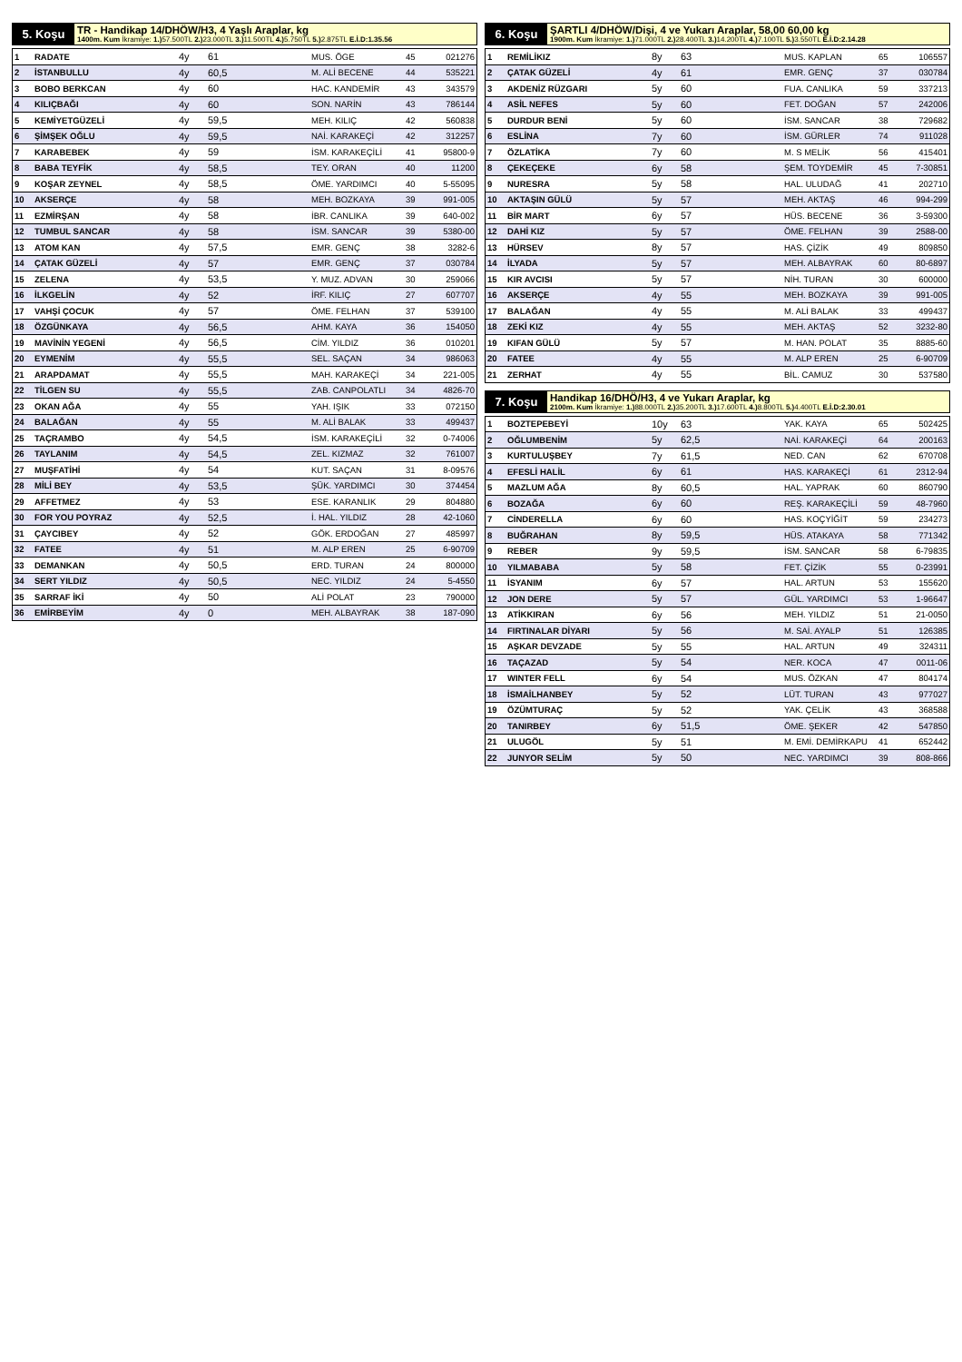5. Koşu TR - Handikap 14/DHÖW/H3, 4 Yaşlı Araplar, kg
1400m. Kum İkramiye: 1.) 57.500TL 2.) 23.000TL 3.) 11.500TL 4.) 5.750TL 5.) 2.875TL E.İ.D:1.35.56
| 1 | RADATE | 4y | 61 | MUS. ÖGE | 45 | 021276 |
| 2 | İSTANBULLU | 4y | 60,5 | M. ALİ BECENE | 44 | 535221 |
| 3 | BOBO BERKCAN | 4y | 60 | HAC. KANDEMİR | 43 | 343579 |
| 4 | KILIÇBAĞI | 4y | 60 | SON. NARİN | 43 | 786144 |
| 5 | KEMİYETGÜZELİ | 4y | 59,5 | MEH. KILIÇ | 42 | 560838 |
| 6 | ŞİMŞEK OĞLU | 4y | 59,5 | NAİ. KARAKEÇİ | 42 | 312257 |
| 7 | KARABEBEK | 4y | 59 | İSM. KARAKEÇİLİ | 41 | 95800-9 |
| 8 | BABA TEYFİK | 4y | 58,5 | TEY. ORAN | 40 | 11200 |
| 9 | KOŞAR ZEYNEL | 4y | 58,5 | ÖME. YARDIMCI | 40 | 5-55095 |
| 10 | AKSERÇE | 4y | 58 | MEH. BOZKAYA | 39 | 991-005 |
| 11 | EZMİRŞAN | 4y | 58 | İBR. CANLIKA | 39 | 640-002 |
| 12 | TUMBUL SANCAR | 4y | 58 | İSM. SANCAR | 39 | 5380-00 |
| 13 | ATOM KAN | 4y | 57,5 | EMR. GENÇ | 38 | 3282-6 |
| 14 | ÇATAK GÜZELİ | 4y | 57 | EMR. GENÇ | 37 | 030784 |
| 15 | ZELENA | 4y | 53,5 | Y. MUZ. ADVAN | 30 | 259066 |
| 16 | İLKGELİN | 4y | 52 | İRF. KILIÇ | 27 | 607707 |
| 17 | VAHŞİ ÇOCUK | 4y | 57 | ÖME. FELHAN | 37 | 539100 |
| 18 | ÖZGÜNKAYA | 4y | 56,5 | AHM. KAYA | 36 | 154050 |
| 19 | MAVİNİN YEGENİ | 4y | 56,5 | CİM. YILDIZ | 36 | 010201 |
| 20 | EYMENİM | 4y | 55,5 | SEL. SAÇAN | 34 | 986063 |
| 21 | ARAPDAMAT | 4y | 55,5 | MAH. KARAKEÇİ | 34 | 221-005 |
| 22 | TİLGEN SU | 4y | 55,5 | ZAB. CANPOLATLI | 34 | 4826-70 |
| 23 | OKAN AĞA | 4y | 55 | YAH. IŞIK | 33 | 072150 |
| 24 | BALAĞAN | 4y | 55 | M. ALİ BALAK | 33 | 499437 |
| 25 | TAÇRAMBO | 4y | 54,5 | İSM. KARAKEÇİLİ | 32 | 0-74006 |
| 26 | TAYLANIM | 4y | 54,5 | ZEL. KIZMAZ | 32 | 761007 |
| 27 | MUŞFATİHİ | 4y | 54 | KUT. SAÇAN | 31 | 8-09576 |
| 28 | MİLİ BEY | 4y | 53,5 | ŞÜK. YARDIMCI | 30 | 374454 |
| 29 | AFFETMEZ | 4y | 53 | ESE. KARANLIK | 29 | 804880 |
| 30 | FOR YOU POYRAZ | 4y | 52,5 | İ. HAL. YILDIZ | 28 | 42-1060 |
| 31 | ÇAYCIBEY | 4y | 52 | GÖK. ERDOĞAN | 27 | 485997 |
| 32 | FATEE | 4y | 51 | M. ALP EREN | 25 | 6-90709 |
| 33 | DEMANKAN | 4y | 50,5 | ERD. TURAN | 24 | 800000 |
| 34 | SERT YILDIZ | 4y | 50,5 | NEC. YILDIZ | 24 | 5-4550 |
| 35 | SARRAF İKİ | 4y | 50 | ALİ POLAT | 23 | 790000 |
| 36 | EMİRBEYİM | 4y | 0 | MEH. ALBAYRAK | 38 | 187-090 |
6. Koşu ŞARTLI 4/DHÖW/Dişi, 4 ve Yukarı Araplar, 58,00 60,00 kg
1900m. Kum İkramiye: 1.) 71.000TL 2.) 28.400TL 3.) 14.200TL 4.) 7.100TL 5.) 3.550TL E.İ.D:2.14.28
| 1 | REMİLİKIZ | 8y | 63 | MUS. KAPLAN | 65 | 106557 |
| 2 | ÇATAK GÜZELİ | 4y | 61 | EMR. GENÇ | 37 | 030784 |
| 3 | AKDENİZ RÜZGARI | 5y | 60 | FUA. CANLIKA | 59 | 337213 |
| 4 | ASİL NEFES | 5y | 60 | FET. DOĞAN | 57 | 242006 |
| 5 | DURDUR BENİ | 5y | 60 | İSM. SANCAR | 38 | 729682 |
| 6 | ESLİNA | 7y | 60 | İSM. GÜRLER | 74 | 911028 |
| 7 | ÖZLATİKA | 7y | 60 | M. S MELİK | 56 | 415401 |
| 8 | ÇEKEÇEKE | 6y | 58 | ŞEM. TOYDEMİR | 45 | 7-30851 |
| 9 | NURESRA | 5y | 58 | HAL. ULUDAĞ | 41 | 202710 |
| 10 | AKTAŞIN GÜLÜ | 5y | 57 | MEH. AKTAŞ | 46 | 994-299 |
| 11 | BİR MART | 6y | 57 | HÜS. BECENE | 36 | 3-59300 |
| 12 | DAHİ KIZ | 5y | 57 | ÖME. FELHAN | 39 | 2588-00 |
| 13 | HÜRSEV | 8y | 57 | HAS. ÇİZİK | 49 | 809850 |
| 14 | İLYADA | 5y | 57 | MEH. ALBAYRAK | 60 | 80-6897 |
| 15 | KIR AVCISI | 5y | 57 | NİH. TURAN | 30 | 600000 |
| 16 | AKSERÇE | 4y | 55 | MEH. BOZKAYA | 39 | 991-005 |
| 17 | BALAĞAN | 4y | 55 | M. ALİ BALAK | 33 | 499437 |
| 18 | ZEKİ KIZ | 4y | 55 | MEH. AKTAŞ | 52 | 3232-80 |
| 19 | KIFAN GÜLÜ | 5y | 57 | M. HAN. POLAT | 35 | 8885-60 |
| 20 | FATEE | 4y | 55 | M. ALP EREN | 25 | 6-90709 |
| 21 | ZERHAT | 4y | 55 | BİL. CAMUZ | 30 | 537580 |
7. Koşu Handikap 16/DHÖ/H3, 4 ve Yukarı Araplar, kg
2100m. Kum İkramiye: 1.) 88.000TL 2.) 35.200TL 3.) 17.600TL 4.) 8.800TL 5.) 4.400TL E.İ.D:2.30.01
| 1 | BOZTEPEBEYİ | 10y | 63 | YAK. KAYA | 65 | 502425 |
| 2 | OĞLUMBENİM | 5y | 62,5 | NAİ. KARAKEÇİ | 64 | 200163 |
| 3 | KURTULUŞBEY | 7y | 61,5 | NED. CAN | 62 | 670708 |
| 4 | EFESLİ HALİL | 6y | 61 | HAS. KARAKEÇİ | 61 | 2312-94 |
| 5 | MAZLUM AĞA | 8y | 60,5 | HAL. YAPRAK | 60 | 860790 |
| 6 | BOZAĞA | 6y | 60 | REŞ. KARAKEÇİLİ | 59 | 48-7960 |
| 7 | CİNDERELLA | 6y | 60 | HAS. KOÇYİĞİT | 59 | 234273 |
| 8 | BUĞRAHAN | 8y | 59,5 | HÜS. ATAKAYA | 58 | 771342 |
| 9 | REBER | 9y | 59,5 | İSM. SANCAR | 58 | 6-79835 |
| 10 | YILMABABA | 5y | 58 | FET. ÇİZİK | 55 | 0-23991 |
| 11 | İSYANIM | 6y | 57 | HAL. ARTUN | 53 | 155620 |
| 12 | JON DERE | 5y | 57 | GÜL. YARDIMCI | 53 | 1-96647 |
| 13 | ATİKKIRAN | 6y | 56 | MEH. YILDIZ | 51 | 21-0050 |
| 14 | FIRTINALAR DİYARI | 5y | 56 | M. SAİ. AYALP | 51 | 126385 |
| 15 | AŞKAR DEVZADE | 5y | 55 | HAL. ARTUN | 49 | 324311 |
| 16 | TAÇAZAD | 5y | 54 | NER. KOCA | 47 | 0011-06 |
| 17 | WINTER FELL | 6y | 54 | MUS. ÖZKAN | 47 | 804174 |
| 18 | İSMAİLHANBEY | 5y | 52 | LÜT. TURAN | 43 | 977027 |
| 19 | ÖZÜMTURAÇ | 5y | 52 | YAK. ÇELİK | 43 | 368588 |
| 20 | TANIRBEY | 6y | 51,5 | ÖME. ŞEKER | 42 | 547850 |
| 21 | ULUGÖL | 5y | 51 | M. EMİ. DEMİRKAPU | 41 | 652442 |
| 22 | JUNYOR SELİM | 5y | 50 | NEC. YARDIMCI | 39 | 808-866 |